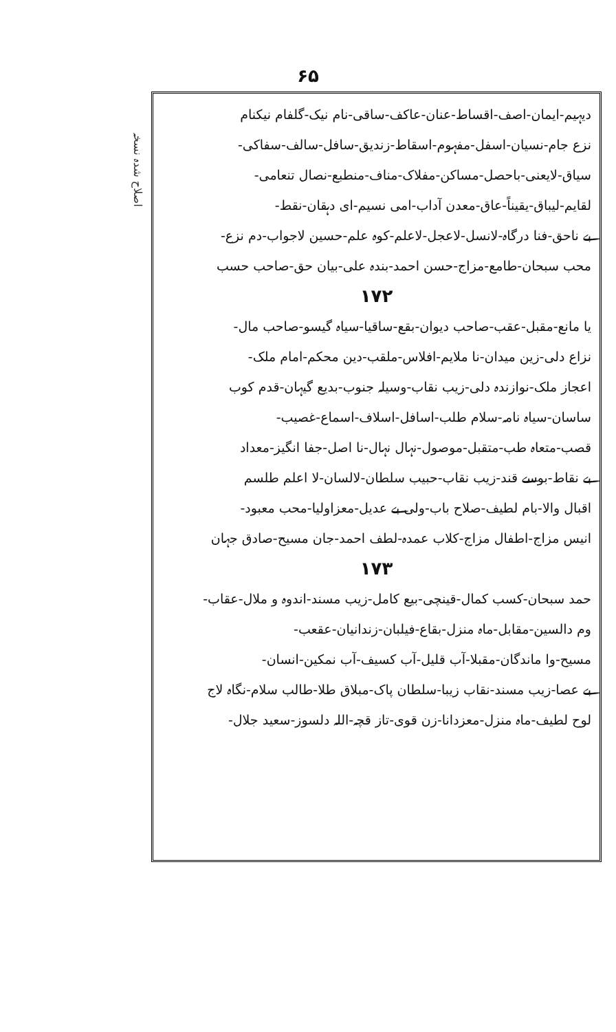۶۵
اصلاح شدہ نسخہ
دیہیم-ایمان-اصف-اقساط-عنان-عاکف-ساقی-نام نیک-گلفام نیکنام
نزع جام-نسیان-اسفل-مفہوم-اسقاط-زندیق-سافل-سالف-سفاکی-
سیاق-لایعنی-باحصل-مساکن-مفلاک-مناف-منطبع-نصال تنعامی-
لقایم-لیباق-یقیناً-عاق-معدن آداب-امی نسیم-ای دہقان-نقط-
بے ناحق-فنا درگاہ-لانسل-لاعجل-لاعلم-کوہ علم-حسین لاجواب-دم نزع-
محب سبحان-طامع-مزاج-حسن احمد-بندہ علی-بیان حق-صاحب حسب
۱۷۲
یا مانع-مقبل-عقب-صاحب دیوان-بقع-ساقیا-سیاہ گیسو-صاحب مال-
نزاع دلی-زین میدان-نا ملایم-افلاس-ملقب-دین محکم-امام ملک-
اعجاز ملک-نوازندہ دلی-زیب نقاب-وسیلہ جنوب-بدیع گیہان-قدم کوب
ساسان-سیاہ نامہ-سلام طلب-اسافل-اسلاف-اسماع-غصیب-
قصب-متعاہ طب-متقبل-موصول-نہال نہال-نا اصل-جفا انگیز-معداد
بے نقاط-بوسے قند-زیب نقاب-حبیب سلطان-لالسان-لا اعلم طلسم
اقبال والا-بام لطیف-صلاح باب-ولی بے عدیل-معزاولیا-محب معبود-
انیس مزاج-اطفال مزاج-کلاب عمدہ-لطف احمد-جان مسیح-صادق جہان
۱۷۳
حمد سبحان-کسب کمال-قینچی-بیع کامل-زیب مسند-اندوہ و ملال-عقاب-
وم دالسین-مقابل-ماہ منزل-بقاع-فیلبان-زندانیان-عقعب-
مسیح-وا ماندگان-مقبلا-آب قلیل-آب کسیف-آب نمکین-انسان-
بے عصا-زیب مسند-نقاب زیبا-سلطان پاک-مبلاق طلا-طالب سلام-نگاہ لاج
لوح لطیف-ماہ منزل-معزدانا-زن قوی-تاز قچہ-اللہ دلسوز-سعید جلال-